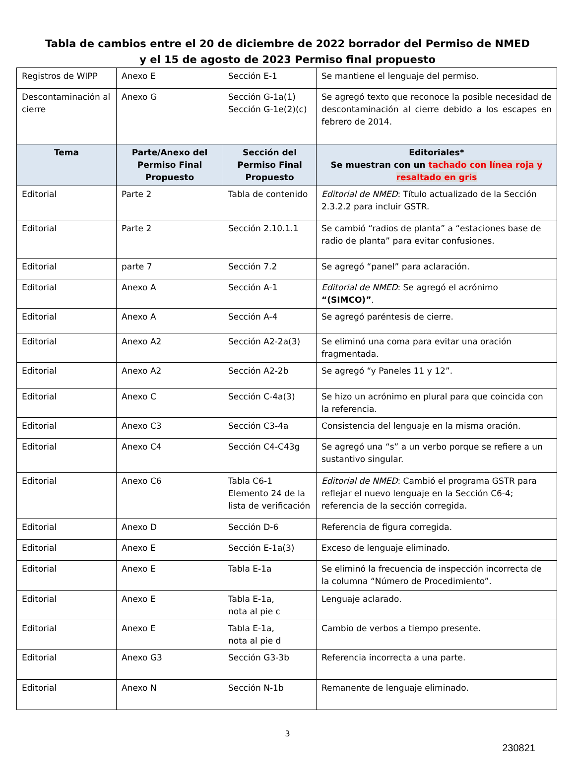Tabla de cambios entre el 20 de diciembre de 2022 borrador del Permiso de NMED
y el 15 de agosto de 2023 Permiso final propuesto
| Registros de WIPP | Anexo E | Sección E-1 | Se mantiene el lenguaje del permiso. |
| Descontaminación al cierre | Anexo G | Sección G-1a(1) Sección G-1e(2)(c) | Se agregó texto que reconoce la posible necesidad de descontaminación al cierre debido a los escapes en febrero de 2014. |
| Tema | Parte/Anexo del Permiso Final Propuesto | Sección del Permiso Final Propuesto | Editoriales* Se muestran con un tachado con línea roja y resaltado en gris |
| Editorial | Parte 2 | Tabla de contenido | Editorial de NMED : Título actualizado de la Sección 2.3.2.2 para incluir GSTR. |
| Editorial | Parte 2 | Sección 2.10.1.1 | Se cambió “radios de planta” a “estaciones base de radio de planta” para evitar confusiones. |
| Editorial | parte 7 | Sección 7.2 | Se agregó “panel” para aclaración. |
| Editorial | Anexo A | Sección A-1 | Editorial de NMED : Se agregó el acrónimo “(SIMCO)” . |
| Editorial | Anexo A | Sección A-4 | Se agregó paréntesis de cierre. |
| Editorial | Anexo A2 | Sección A2-2a(3) | Se eliminó una coma para evitar una oración fragmentada. |
| Editorial | Anexo A2 | Sección A2-2b | Se agregó “y Paneles 11 y 12”. |
| Editorial | Anexo C | Sección C-4a(3) | Se hizo un acrónimo en plural para que coincida con la referencia. |
| Editorial | Anexo C3 | Sección C3-4a | Consistencia del lenguaje en la misma oración. |
| Editorial | Anexo C4 | Sección C4-C43g | Se agregó una “s” a un verbo porque se refiere a un sustantivo singular. |
| Editorial | Anexo C6 | Tabla C6-1 Elemento 24 de la lista de verificación | Editorial de NMED : Cambió el programa GSTR para reflejar el nuevo lenguaje en la Sección C6-4; referencia de la sección corregida. |
| Editorial | Anexo D | Sección D-6 | Referencia de figura corregida. |
| Editorial | Anexo E | Sección E-1a(3) | Exceso de lenguaje eliminado. |
| Editorial | Anexo E | Tabla E-1a | Se eliminó la frecuencia de inspección incorrecta de la columna “Número de Procedimiento”. |
| Editorial | Anexo E | Tabla E-1a, nota al pie c | Lenguaje aclarado. |
| Editorial | Anexo E | Tabla E-1a, nota al pie d | Cambio de verbos a tiempo presente. |
| Editorial | Anexo G3 | Sección G3-3b | Referencia incorrecta a una parte. |
| Editorial | Anexo N | Sección N-1b | Remanente de lenguaje eliminado. |
3
230821